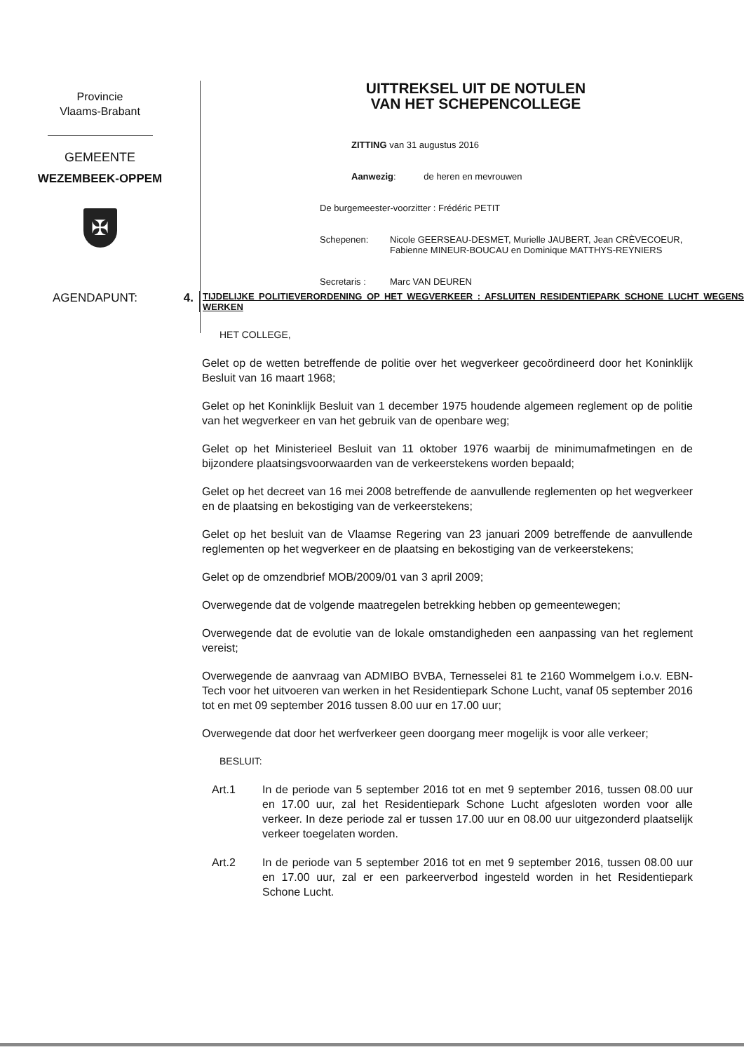Provincie
Vlaams-Brabant
GEMEENTE
WEZEMBEEK-OPPEM
✠
UITTREKSEL UIT DE NOTULEN
VAN HET SCHEPENCOLLEGE
ZITTING van 31 augustus 2016
Aanwezig: de heren en mevrouwen
De burgemeester-voorzitter : Frédéric PETIT
Schepenen: Nicole GEERSEAU-DESMET, Murielle JAUBERT, Jean CRÈVECOEUR,
Fabienne MINEUR-BOUCAU en Dominique MATTHYS-REYNIERS
Secretaris : Marc VAN DEUREN
AGENDAPUNT: 4.
TIJDELIJKE POLITIEVERORDENING OP HET WEGVERKEER : AFSLUITEN RESIDENTIEPARK SCHONE LUCHT WEGENS WERKEN
HET COLLEGE,
Gelet op de wetten betreffende de politie over het wegverkeer gecoördineerd door het Koninklijk Besluit van 16 maart 1968;
Gelet op het Koninklijk Besluit van 1 december 1975 houdende algemeen reglement op de politie van het wegverkeer en van het gebruik van de openbare weg;
Gelet op het Ministerieel Besluit van 11 oktober 1976 waarbij de minimumafmetingen en de bijzondere plaatsingsvoorwaarden van de verkeerstekens worden bepaald;
Gelet op het decreet van 16 mei 2008 betreffende de aanvullende reglementen op het wegverkeer en de plaatsing en bekostiging van de verkeerstekens;
Gelet op het besluit van de Vlaamse Regering van 23 januari 2009 betreffende de aanvullende reglementen op het wegverkeer en de plaatsing en bekostiging van de verkeerstekens;
Gelet op de omzendbrief MOB/2009/01 van 3 april 2009;
Overwegende dat de volgende maatregelen betrekking hebben op gemeentewegen;
Overwegende dat de evolutie van de lokale omstandigheden een aanpassing van het reglement vereist;
Overwegende de aanvraag van ADMIBO BVBA, Ternesselei 81 te 2160 Wommelgem i.o.v. EBN-Tech voor het uitvoeren van werken in het Residentiepark Schone Lucht, vanaf 05 september 2016 tot en met 09 september 2016 tussen 8.00 uur en 17.00 uur;
Overwegende dat door het werfverkeer geen doorgang meer mogelijk is voor alle verkeer;
BESLUIT:
Art.1 In de periode van 5 september 2016 tot en met 9 september 2016, tussen 08.00 uur en 17.00 uur, zal het Residentiepark Schone Lucht afgesloten worden voor alle verkeer. In deze periode zal er tussen 17.00 uur en 08.00 uur uitgezonderd plaatselijk verkeer toegelaten worden.
Art.2 In de periode van 5 september 2016 tot en met 9 september 2016, tussen 08.00 uur en 17.00 uur, zal er een parkeerverbod ingesteld worden in het Residentiepark Schone Lucht.